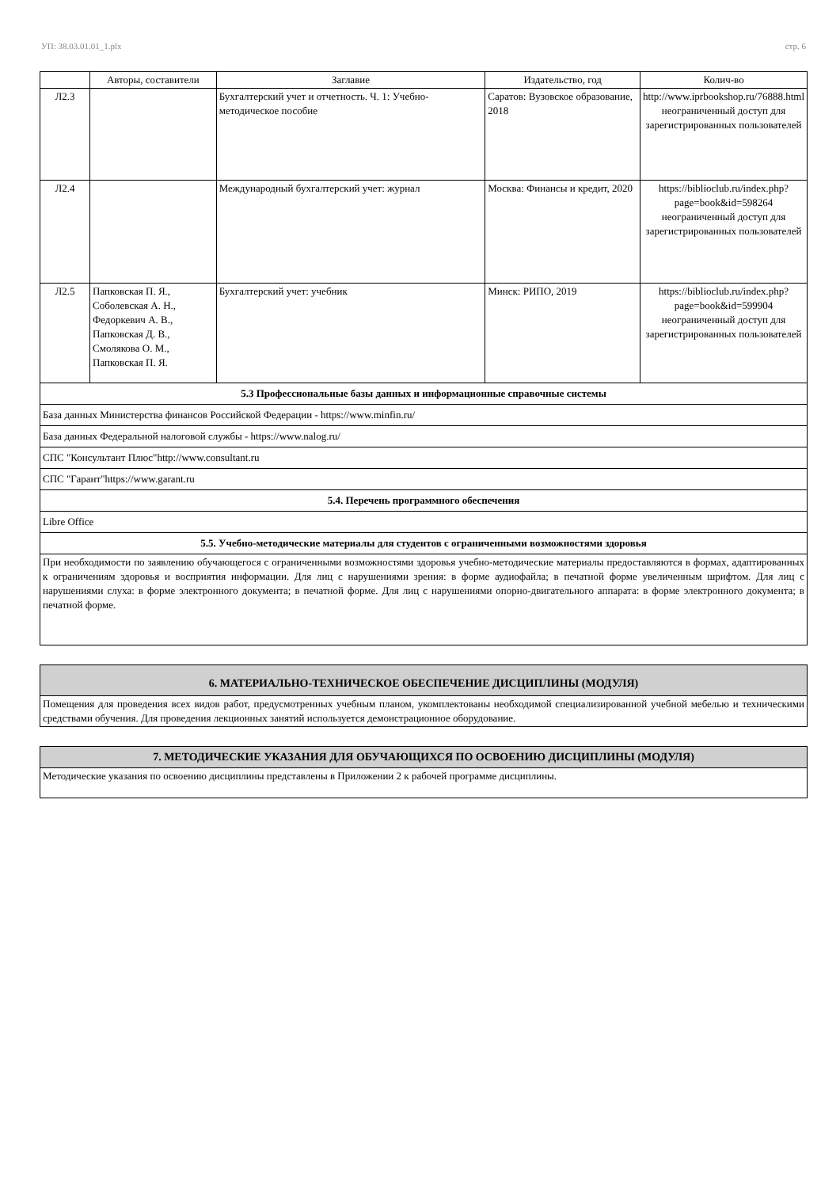УП: 38.03.01.01_1.plx стр. 6
| | Авторы, составители | Заглавие | Издательство, год | Колич-во |
| --- | --- | --- | --- | --- |
| Л2.3 | | Бухгалтерский учет и отчетность. Ч. 1: Учебно-методическое пособие | Саратов: Вузовское образование, 2018 | http://www.iprbookshop.ru/76888.html неограниченный доступ для зарегистрированных пользователей |
| Л2.4 | | Международный бухгалтерский учет: журнал | Москва: Финансы и кредит, 2020 | https://biblioclub.ru/index.php? page=book&id=598264 неограниченный доступ для зарегистрированных пользователей |
| Л2.5 | Папковская П. Я., Соболевская А. Н., Федоркевич А. В., Папковская Д. В., Смолякова О. М., Папковская П. Я. | Бухгалтерский учет: учебник | Минск: РИПО, 2019 | https://biblioclub.ru/index.php? page=book&id=599904 неограниченный доступ для зарегистрированных пользователей |
| 5.3 Профессиональные базы данных и информационные справочные системы | | | | |
| База данных Министерства финансов Российской Федерации - https://www.minfin.ru/ | | | | |
| База данных Федеральной налоговой службы - https://www.nalog.ru/ | | | | |
| СПС "Консультант Плюс"http://www.consultant.ru | | | | |
| СПС "Гарант"https://www.garant.ru | | | | |
| 5.4. Перечень программного обеспечения | | | | |
| Libre Office | | | | |
| 5.5. Учебно-методические материалы для студентов с ограниченными возможностями здоровья | | | | |
| При необходимости по заявлению обучающегося с ограниченными возможностями здоровья учебно-методические материалы предоставляются в формах, адаптированных к ограничениям здоровья и восприятия информации. Для лиц с нарушениями зрения: в форме аудиофайла; в печатной форме увеличенным шрифтом. Для лиц с нарушениями слуха: в форме электронного документа; в печатной форме. Для лиц с нарушениями опорно-двигательного аппарата: в форме электронного документа; в печатной форме. | | | | |
| 6. МАТЕРИАЛЬНО-ТЕХНИЧЕСКОЕ ОБЕСПЕЧЕНИЕ ДИСЦИПЛИНЫ (МОДУЛЯ) |
| Помещения для проведения всех видов работ, предусмотренных учебным планом, укомплектованы необходимой специализированной учебной мебелью и техническими средствами обучения. Для проведения лекционных занятий используется демонстрационное оборудование. |
| 7. МЕТОДИЧЕСКИЕ УКАЗАНИЯ ДЛЯ ОБУЧАЮЩИХСЯ ПО ОСВОЕНИЮ ДИСЦИПЛИНЫ (МОДУЛЯ) |
| Методические указания по освоению дисциплины представлены в Приложении 2 к рабочей программе дисциплины. |